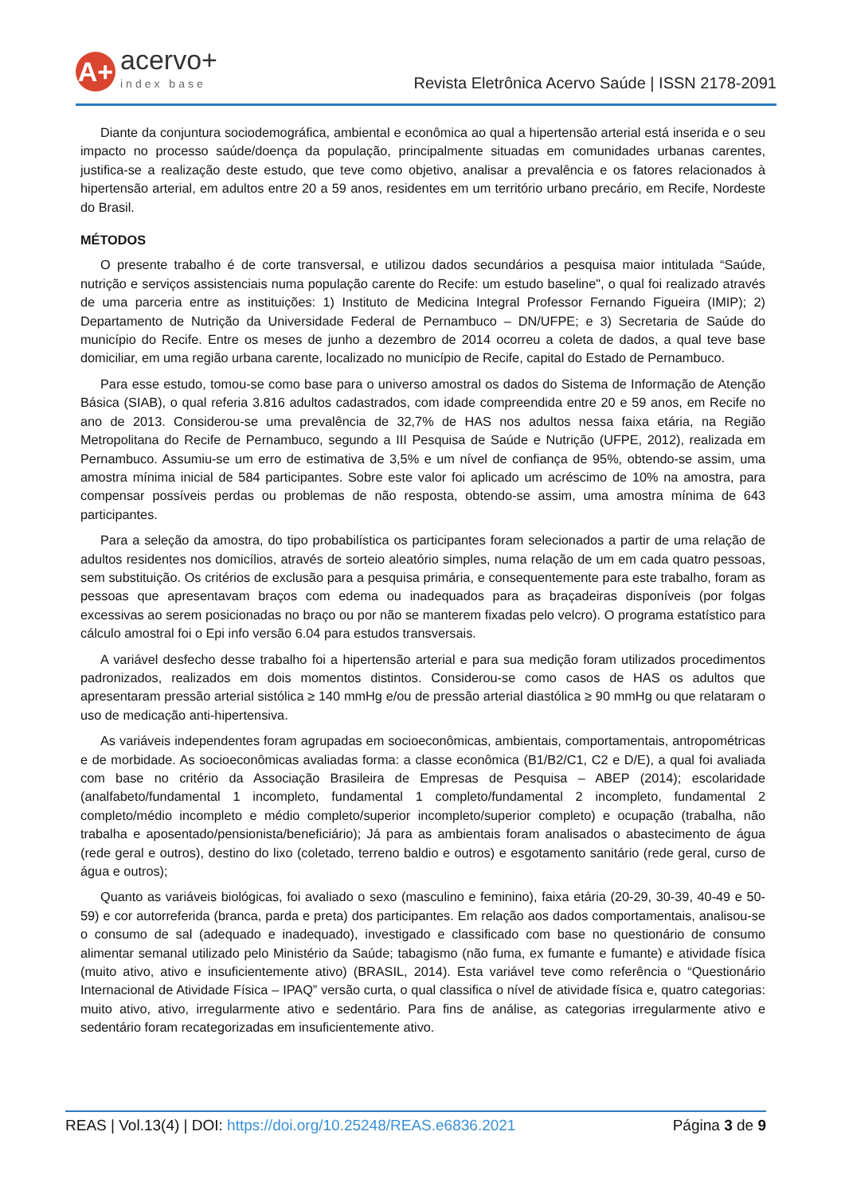A+
acervo+
index base
Revista Eletrônica Acervo Saúde | ISSN 2178-2091
Diante da conjuntura sociodemográfica, ambiental e econômica ao qual a hipertensão arterial está inserida e o seu impacto no processo saúde/doença da população, principalmente situadas em comunidades urbanas carentes, justifica-se a realização deste estudo, que teve como objetivo, analisar a prevalência e os fatores relacionados à hipertensão arterial, em adultos entre 20 a 59 anos, residentes em um território urbano precário, em Recife, Nordeste do Brasil.
MÉTODOS
O presente trabalho é de corte transversal, e utilizou dados secundários a pesquisa maior intitulada “Saúde, nutrição e serviços assistenciais numa população carente do Recife: um estudo baseline", o qual foi realizado através de uma parceria entre as instituições: 1) Instituto de Medicina Integral Professor Fernando Figueira (IMIP); 2) Departamento de Nutrição da Universidade Federal de Pernambuco – DN/UFPE; e 3) Secretaria de Saúde do município do Recife. Entre os meses de junho a dezembro de 2014 ocorreu a coleta de dados, a qual teve base domiciliar, em uma região urbana carente, localizado no município de Recife, capital do Estado de Pernambuco.
Para esse estudo, tomou-se como base para o universo amostral os dados do Sistema de Informação de Atenção Básica (SIAB), o qual referia 3.816 adultos cadastrados, com idade compreendida entre 20 e 59 anos, em Recife no ano de 2013. Considerou-se uma prevalência de 32,7% de HAS nos adultos nessa faixa etária, na Região Metropolitana do Recife de Pernambuco, segundo a III Pesquisa de Saúde e Nutrição (UFPE, 2012), realizada em Pernambuco. Assumiu-se um erro de estimativa de 3,5% e um nível de confiança de 95%, obtendo-se assim, uma amostra mínima inicial de 584 participantes. Sobre este valor foi aplicado um acréscimo de 10% na amostra, para compensar possíveis perdas ou problemas de não resposta, obtendo-se assim, uma amostra mínima de 643 participantes.
Para a seleção da amostra, do tipo probabilística os participantes foram selecionados a partir de uma relação de adultos residentes nos domicílios, através de sorteio aleatório simples, numa relação de um em cada quatro pessoas, sem substituição. Os critérios de exclusão para a pesquisa primária, e consequentemente para este trabalho, foram as pessoas que apresentavam braços com edema ou inadequados para as braçadeiras disponíveis (por folgas excessivas ao serem posicionadas no braço ou por não se manterem fixadas pelo velcro). O programa estatístico para cálculo amostral foi o Epi info versão 6.04 para estudos transversais.
A variável desfecho desse trabalho foi a hipertensão arterial e para sua medição foram utilizados procedimentos padronizados, realizados em dois momentos distintos. Considerou-se como casos de HAS os adultos que apresentaram pressão arterial sistólica ≥ 140 mmHg e/ou de pressão arterial diastólica ≥ 90 mmHg ou que relataram o uso de medicação anti-hipertensiva.
As variáveis independentes foram agrupadas em socioeconômicas, ambientais, comportamentais, antropométricas e de morbidade. As socioeconômicas avaliadas forma: a classe econômica (B1/B2/C1, C2 e D/E), a qual foi avaliada com base no critério da Associação Brasileira de Empresas de Pesquisa – ABEP (2014); escolaridade (analfabeto/fundamental 1 incompleto, fundamental 1 completo/fundamental 2 incompleto, fundamental 2 completo/médio incompleto e médio completo/superior incompleto/superior completo) e ocupação (trabalha, não trabalha e aposentado/pensionista/beneficiário); Já para as ambientais foram analisados o abastecimento de água (rede geral e outros), destino do lixo (coletado, terreno baldio e outros) e esgotamento sanitário (rede geral, curso de água e outros);
Quanto as variáveis biológicas, foi avaliado o sexo (masculino e feminino), faixa etária (20-29, 30-39, 40-49 e 50-59) e cor autorreferida (branca, parda e preta) dos participantes. Em relação aos dados comportamentais, analisou-se o consumo de sal (adequado e inadequado), investigado e classificado com base no questionário de consumo alimentar semanal utilizado pelo Ministério da Saúde; tabagismo (não fuma, ex fumante e fumante) e atividade física (muito ativo, ativo e insuficientemente ativo) (BRASIL, 2014). Esta variável teve como referência o “Questionário Internacional de Atividade Física – IPAQ” versão curta, o qual classifica o nível de atividade física e, quatro categorias: muito ativo, ativo, irregularmente ativo e sedentário. Para fins de análise, as categorias irregularmente ativo e sedentário foram recategorizadas em insuficientemente ativo.
REAS | Vol.13(4) | DOI: https://doi.org/10.25248/REAS.e6836.2021
Página 3 de 9